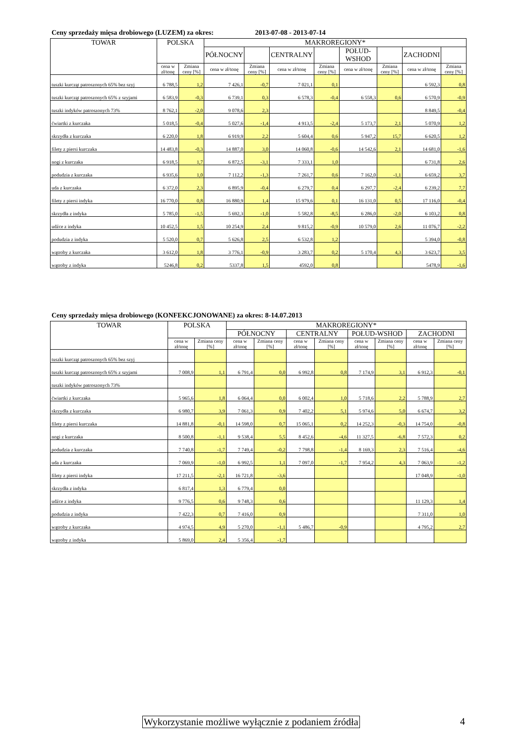Ceny sprzedaży mięsa drobiowego (LUZEM) za okres: 2013-07-08 - 2013-07-14
| TOWAR | POLSKA | | MAKROREGIONY* | | | | | | | |
| --- | --- | --- | --- | --- | --- | --- | --- | --- | --- | --- |
| | | | PÓŁNOCNY | | CENTRALNY | | POŁUD-WSHOD | | ZACHODNI | |
| | cena w zł/tonę | Zmiana ceny [%] | cena w zł/tonę | Zmiana ceny [%] | cena w zł/tonę | Zmiana ceny [%] | cena w zł/tonę | Zmiana ceny [%] | cena w zł/tonę | Zmiana ceny [%] |
| tuszki kurcząt patroszonych 65% bez szyj | 6 788,5 | 1,2 | 7 426,1 | -0,7 | 7 021,1 | 0,1 | | | 6 592,3 | 0,8 |
| tuszki kurcząt patroszonych 65% z szyjami | 6 583,9 | -0,3 | 6 739,1 | 0,3 | 6 578,3 | -0,4 | 6 558,3 | 0,6 | 6 570,9 | -0,9 |
| tuszki indyków patroszonych 73% | 8 762,1 | -2,0 | 9 078,6 | 2,3 | | | | | 8 849,5 | -0,4 |
| ćwiartki z kurczaka | 5 018,5 | -0,4 | 5 027,6 | -1,4 | 4 913,5 | -2,4 | 5 173,7 | 2,1 | 5 070,9 | 1,2 |
| skrzydła z kurczaka | 6 220,0 | 1,8 | 6 919,9 | 2,2 | 5 604,4 | 0,6 | 5 947,2 | 15,7 | 6 620,5 | 1,2 |
| filety z piersi kurczaka | 14 483,8 | -0,3 | 14 887,0 | 3,0 | 14 060,8 | -0,6 | 14 542,6 | 2,1 | 14 681,0 | -1,6 |
| nogi z kurczaka | 6 918,5 | 1,7 | 6 872,5 | -3,1 | 7 333,1 | 1,0 | | | 6 731,8 | 2,6 |
| podudzia z kurczaka | 6 935,6 | 1,0 | 7 112,2 | -1,3 | 7 261,7 | 0,6 | 7 162,0 | -1,1 | 6 659,2 | 3,7 |
| uda z kurczaka | 6 372,0 | 2,3 | 6 895,9 | -0,4 | 6 279,7 | 0,4 | 6 297,7 | -2,4 | 6 239,2 | 7,7 |
| filety z piersi indyka | 16 770,0 | 0,8 | 16 880,9 | 1,4 | 15 979,6 | 0,1 | 16 131,0 | 0,5 | 17 116,0 | -0,4 |
| skrzydła z indyka | 5 785,0 | -1,5 | 5 692,3 | -1,0 | 5 582,8 | -8,5 | 6 286,0 | -2,0 | 6 103,2 | 0,8 |
| udźce z indyka | 10 452,5 | 1,5 | 10 254,9 | 2,4 | 9 815,2 | -0,9 | 10 579,0 | 2,6 | 11 076,7 | -2,2 |
| podudzia z indyka | 5 520,0 | 0,7 | 5 626,8 | 2,5 | 6 532,8 | 1,2 | | | 5 394,0 | -0,8 |
| wątroby z kurczaka | 3 612,0 | 1,8 | 3 776,1 | -0,9 | 3 283,7 | 0,2 | 5 170,4 | 4,3 | 3 623,7 | 3,5 |
| wątroby z indyka | 5246,8 | 0,2 | 5337,8 | 1,5 | 4592,0 | 0,8 | | | 5478,9 | -1,6 |
Ceny sprzedaży mięsa drobiowego (KONFEKCJONOWANE) za okres: 8-14.07.2013
| TOWAR | POLSKA | | MAKROREGIONY* | | | | | | | |
| --- | --- | --- | --- | --- | --- | --- | --- | --- | --- | --- |
| | | | PÓŁNOCNY | | CENTRALNY | | POŁUD-WSHOD | | ZACHODNI | |
| | cena w zł/tonę | Zmiana ceny [%] | cena w zł/tonę | Zmiana ceny [%] | cena w zł/tonę | Zmiana ceny [%] | cena w zł/tonę | Zmiana ceny [%] | cena w zł/tonę | Zmiana ceny [%] |
| tuszki kurcząt patroszonych 65% bez szyj | | | | | | | | | | |
| tuszki kurcząt patroszonych 65% z szyjami | 7 008,9 | 1,1 | 6 791,4 | 0,0 | 6 992,8 | 0,8 | 7 174,9 | 3,1 | 6 912,3 | -0,1 |
| tuszki indyków patroszonych 73% | | | | | | | | | | |
| ćwiartki z kurczaka | 5 965,6 | 1,8 | 6 064,4 | 0,0 | 6 002,4 | 1,0 | 5 718,6 | 2,2 | 5 788,9 | 2,7 |
| skrzydła z kurczaka | 6 980,7 | 3,9 | 7 061,3 | 0,9 | 7 402,2 | 5,1 | 5 974,6 | 5,0 | 6 674,7 | 3,2 |
| filety z piersi kurczaka | 14 881,8 | -0,1 | 14 598,0 | 0,7 | 15 065,1 | 0,2 | 14 252,3 | -0,3 | 14 754,0 | -0,8 |
| nogi z kurczaka | 8 500,8 | -1,1 | 9 538,4 | 5,5 | 8 452,6 | -4,6 | 11 327,5 | -6,8 | 7 572,3 | 0,2 |
| podudzia z kurczaka | 7 740,8 | -1,7 | 7 749,4 | -0,2 | 7 798,8 | -1,4 | 8 169,3 | 2,3 | 7 516,4 | -4,6 |
| uda z kurczaka | 7 069,9 | -1,0 | 6 992,5 | 1,1 | 7 097,0 | -1,7 | 7 954,2 | 4,3 | 7 063,9 | -1,2 |
| filety z piersi indyka | 17 211,5 | -2,1 | 16 721,8 | -3,6 | | | | | 17 048,9 | -1,0 |
| skrzydła z indyka | 6 817,4 | 1,3 | 6 779,4 | 0,0 | | | | | | |
| udźce z indyka | 9 776,5 | 0,6 | 9 748,3 | 0,6 | | | | | 11 129,3 | 1,4 |
| podudzia z indyka | 7 422,3 | 0,7 | 7 416,0 | 0,9 | | | | | 7 311,0 | 1,0 |
| wątroby z kurczaka | 4 974,5 | 4,9 | 5 270,0 | -1,1 | 5 486,7 | -0,9 | | | 4 795,2 | 2,7 |
| wątroby z indyka | 5 869,0 | 2,4 | 5 356,4 | -1,7 | | | | | | |
Wykorzystanie możliwe wyłącznie z podaniem źródła
4